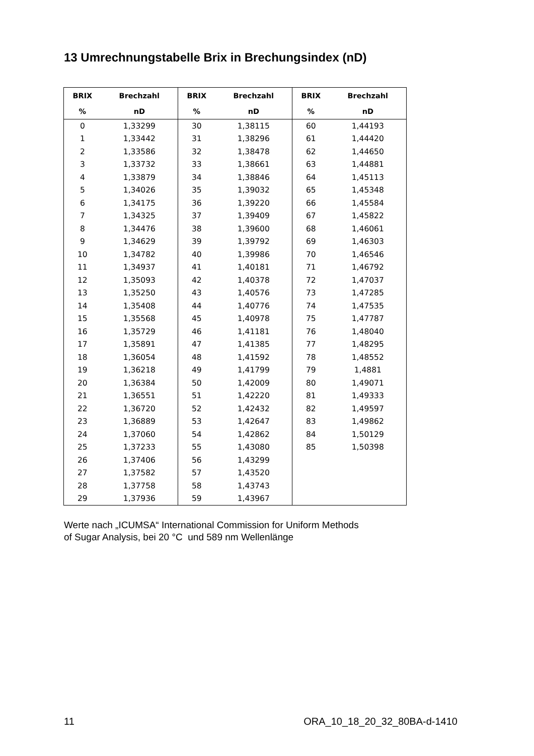13 Umrechnungstabelle Brix in Brechungsindex (nD)
| BRIX | Brechzahl | BRIX | Brechzahl | BRIX | Brechzahl |
| --- | --- | --- | --- | --- | --- |
| % | nD | % | nD | % | nD |
| 0 | 1,33299 | 30 | 1,38115 | 60 | 1,44193 |
| 1 | 1,33442 | 31 | 1,38296 | 61 | 1,44420 |
| 2 | 1,33586 | 32 | 1,38478 | 62 | 1,44650 |
| 3 | 1,33732 | 33 | 1,38661 | 63 | 1,44881 |
| 4 | 1,33879 | 34 | 1,38846 | 64 | 1,45113 |
| 5 | 1,34026 | 35 | 1,39032 | 65 | 1,45348 |
| 6 | 1,34175 | 36 | 1,39220 | 66 | 1,45584 |
| 7 | 1,34325 | 37 | 1,39409 | 67 | 1,45822 |
| 8 | 1,34476 | 38 | 1,39600 | 68 | 1,46061 |
| 9 | 1,34629 | 39 | 1,39792 | 69 | 1,46303 |
| 10 | 1,34782 | 40 | 1,39986 | 70 | 1,46546 |
| 11 | 1,34937 | 41 | 1,40181 | 71 | 1,46792 |
| 12 | 1,35093 | 42 | 1,40378 | 72 | 1,47037 |
| 13 | 1,35250 | 43 | 1,40576 | 73 | 1,47285 |
| 14 | 1,35408 | 44 | 1,40776 | 74 | 1,47535 |
| 15 | 1,35568 | 45 | 1,40978 | 75 | 1,47787 |
| 16 | 1,35729 | 46 | 1,41181 | 76 | 1,48040 |
| 17 | 1,35891 | 47 | 1,41385 | 77 | 1,48295 |
| 18 | 1,36054 | 48 | 1,41592 | 78 | 1,48552 |
| 19 | 1,36218 | 49 | 1,41799 | 79 | 1,4881 |
| 20 | 1,36384 | 50 | 1,42009 | 80 | 1,49071 |
| 21 | 1,36551 | 51 | 1,42220 | 81 | 1,49333 |
| 22 | 1,36720 | 52 | 1,42432 | 82 | 1,49597 |
| 23 | 1,36889 | 53 | 1,42647 | 83 | 1,49862 |
| 24 | 1,37060 | 54 | 1,42862 | 84 | 1,50129 |
| 25 | 1,37233 | 55 | 1,43080 | 85 | 1,50398 |
| 26 | 1,37406 | 56 | 1,43299 | | |
| 27 | 1,37582 | 57 | 1,43520 | | |
| 28 | 1,37758 | 58 | 1,43743 | | |
| 29 | 1,37936 | 59 | 1,43967 | | |
Werte nach „ICUMSA“ International Commission for Uniform Methods
of Sugar Analysis, bei 20 °C und 589 nm Wellenlänge
11 ORA_10_18_20_32_80BA-d-1410